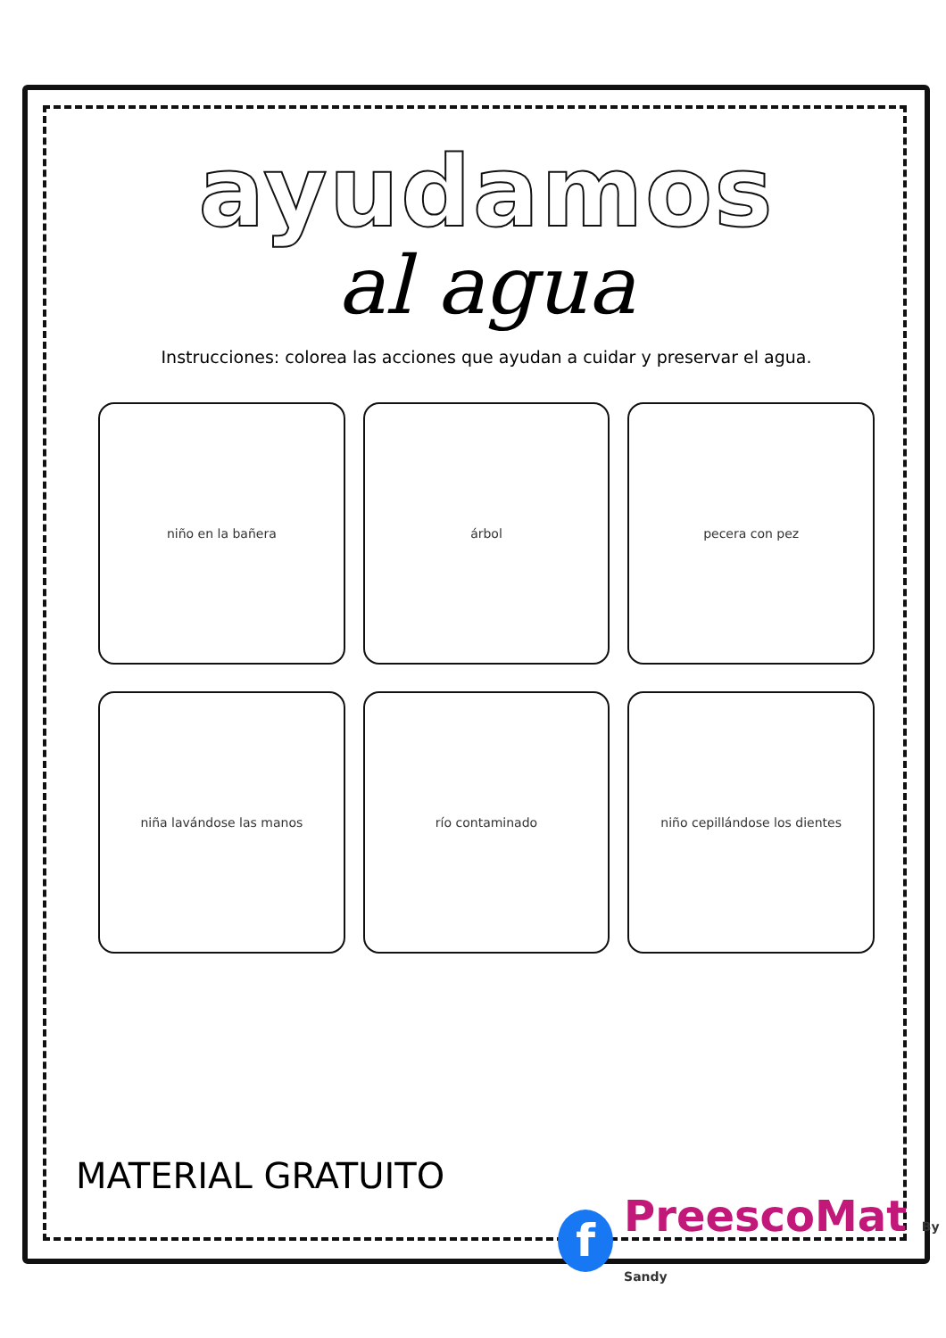ayudamos
al agua
Instrucciones: colorea las acciones que ayudan a cuidar y preservar el agua.
niño en la bañera
árbol
pecera con pez
niña lavándose las manos
río contaminado
niño cepillándose los dientes
MATERIAL GRATUITO
f
PreescoMat By Sandy